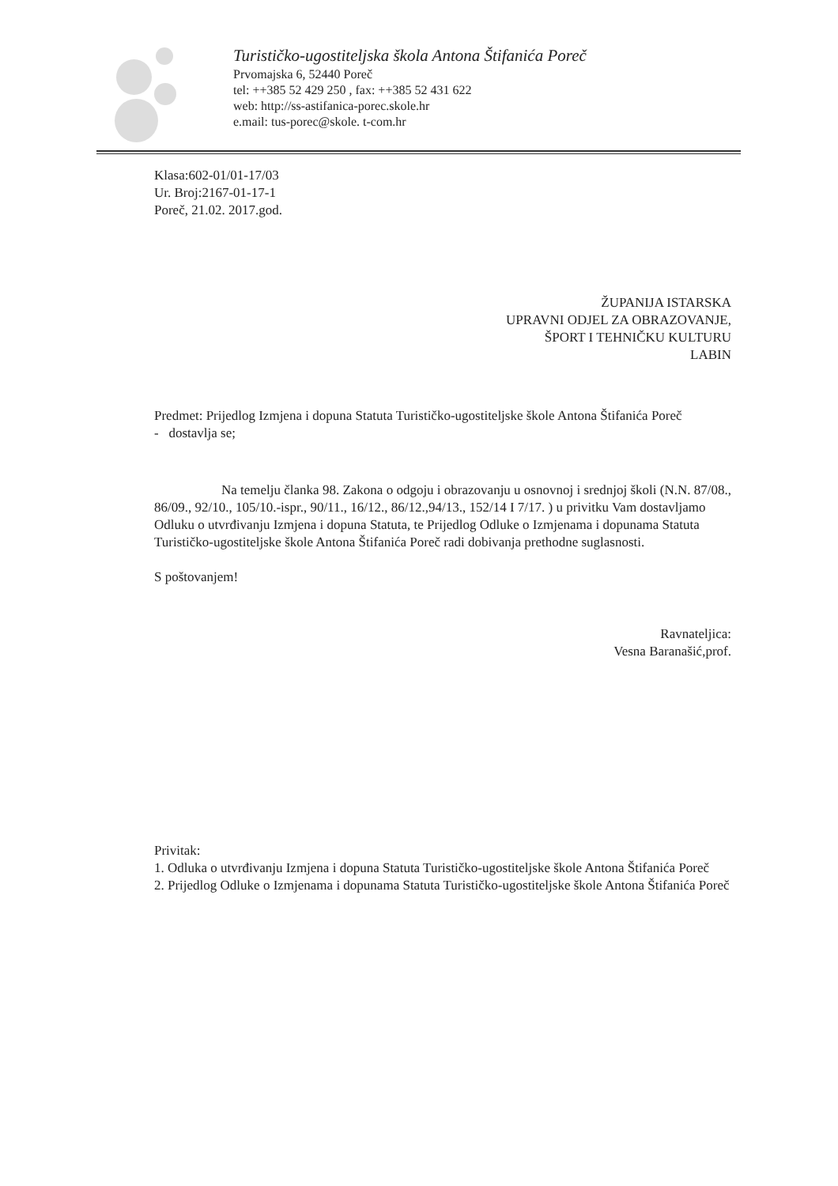Turističko-ugostiteljska škola Antona Štifanića Poreč
Prvomajska 6, 52440 Poreč
tel: ++385 52 429 250 , fax: ++385 52 431 622
web: http://ss-astifanica-porec.skole.hr
e.mail: tus-porec@skole. t-com.hr
Klasa:602-01/01-17/03
Ur. Broj:2167-01-17-1
Poreč, 21.02. 2017.god.
ŽUPANIJA ISTARSKA
UPRAVNI ODJEL ZA OBRAZOVANJE,
ŠPORT I TEHNIČKU KULTURU
LABIN
Predmet: Prijedlog Izmjena i dopuna Statuta Turističko-ugostiteljske škole Antona Štifanića Poreč
- dostavlja se;
Na temelju članka 98. Zakona o odgoju i obrazovanju u osnovnoj i srednjoj školi (N.N. 87/08., 86/09., 92/10., 105/10.-ispr., 90/11., 16/12., 86/12.,94/13., 152/14 I 7/17. ) u privitku Vam dostavljamo Odluku o utvrđivanju Izmjena i dopuna Statuta, te Prijedlog Odluke o Izmjenama i dopunama Statuta Turističko-ugostiteljske škole Antona Štifanića Poreč radi dobivanja prethodne suglasnosti.
S poštovanjem!
Ravnateljica:
Vesna Baranašić,prof.
Privitak:
1. Odluka o utvrđivanju Izmjena i dopuna Statuta Turističko-ugostiteljske škole Antona Štifanića Poreč
2. Prijedlog Odluke o Izmjenama i dopunama Statuta Turističko-ugostiteljske škole Antona Štifanića Poreč